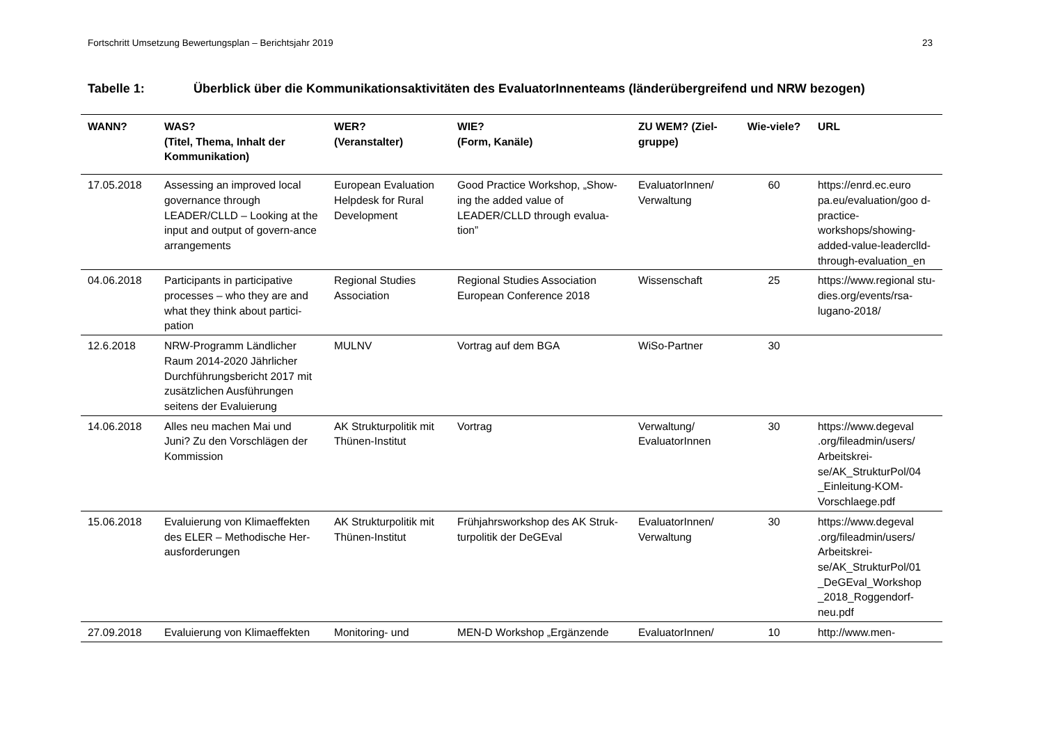Fortschritt Umsetzung Bewertungsplan – Berichtsjahr 2019 23
Tabelle 1: Überblick über die Kommunikationsaktivitäten des EvaluatorInnenteams (länderübergreifend und NRW bezogen)
| WANN? | WAS? (Titel, Thema, Inhalt der Kommunikation) | WER? (Veranstalter) | WIE? (Form, Kanäle) | ZU WEM? (Ziel-gruppe) | Wie-viele? | URL |
| --- | --- | --- | --- | --- | --- | --- |
| 17.05.2018 | Assessing an improved local governance through LEADER/CLLD – Looking at the input and output of govern-ance arrangements | European Evaluation Helpdesk for Rural Development | Good Practice Workshop, „Show-ing the added value of LEADER/CLLD through evalua-tion” | EvaluatorInnen/ Verwaltung | 60 | https://enrd.ec.euro pa.eu/evaluation/goo d-practice-workshops/showing-added-value-leaderclld-through-evaluation_en |
| 04.06.2018 | Participants in participative processes – who they are and what they think about partici-pation | Regional Studies Association | Regional Studies Association European Conference 2018 | Wissenschaft | 25 | https://www.regional stu-dies.org/events/rsa-lugano-2018/ |
| 12.6.2018 | NRW-Programm Ländlicher Raum 2014-2020 Jährlicher Durchführungsbericht 2017 mit zusätzlichen Ausführungen seitens der Evaluierung | MULNV | Vortrag auf dem BGA | WiSo-Partner | 30 | |
| 14.06.2018 | Alles neu machen Mai und Juni? Zu den Vorschlägen der Kommission | AK Strukturpolitik mit Thünen-Institut | Vortrag | Verwaltung/ EvaluatorInnen | 30 | https://www.degeval .org/fileadmin/users/ Arbeitskrei-se/AK_StrukturPol/04 _Einleitung-KOM-Vorschlaege.pdf |
| 15.06.2018 | Evaluierung von Klimaeffekten des ELER – Methodische Her-ausforderungen | AK Strukturpolitik mit Thünen-Institut | Frühjahrsworkshop des AK Struk-turpolitik der DeGEval | EvaluatorInnen/ Verwaltung | 30 | https://www.degeval .org/fileadmin/users/ Arbeitskrei-se/AK_StrukturPol/01 _DeGEval_Workshop _2018_Roggendorf-neu.pdf |
| 27.09.2018 | Evaluierung von Klimaeffekten | Monitoring- und | MEN-D Workshop „Ergänzende | EvaluatorInnen/ | 10 | http://www.men- |